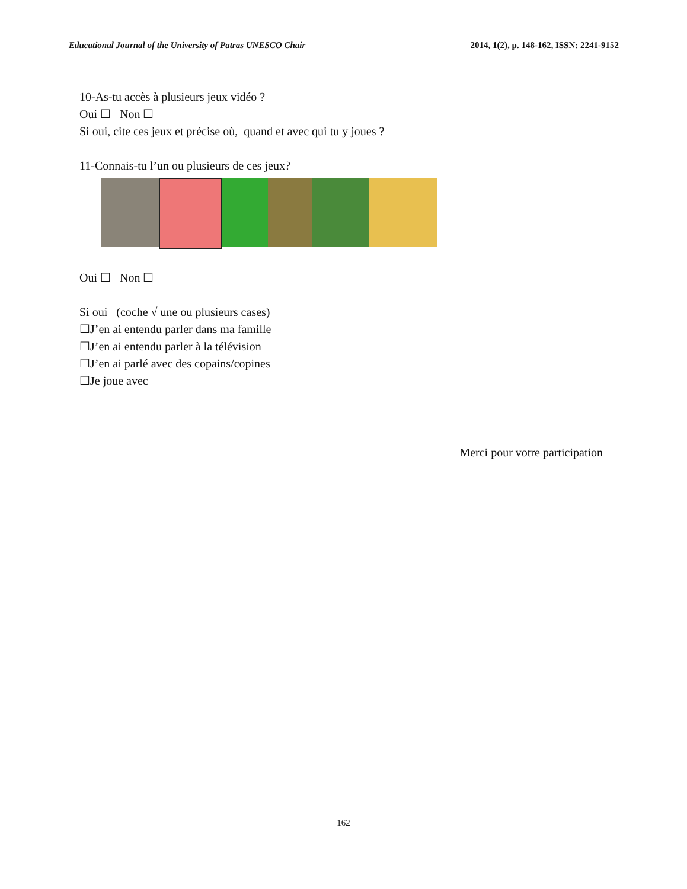Educational Journal of the University of Patras UNESCO Chair 2014, 1(2), p. 148-162, ISSN: 2241-9152
10-As-tu accès à plusieurs jeux vidéo ?
Oui ☐ Non ☐
Si oui, cite ces jeux et précise où, quand et avec qui tu y joues ?
11-Connais-tu l’un ou plusieurs de ces jeux?
Oui ☐ Non ☐
Si oui (coche √ une ou plusieurs cases)
☐J’en ai entendu parler dans ma famille
☐J’en ai entendu parler à la télévision
☐J’en ai parlé avec des copains/copines
☐Je joue avec
Merci pour votre participation
162